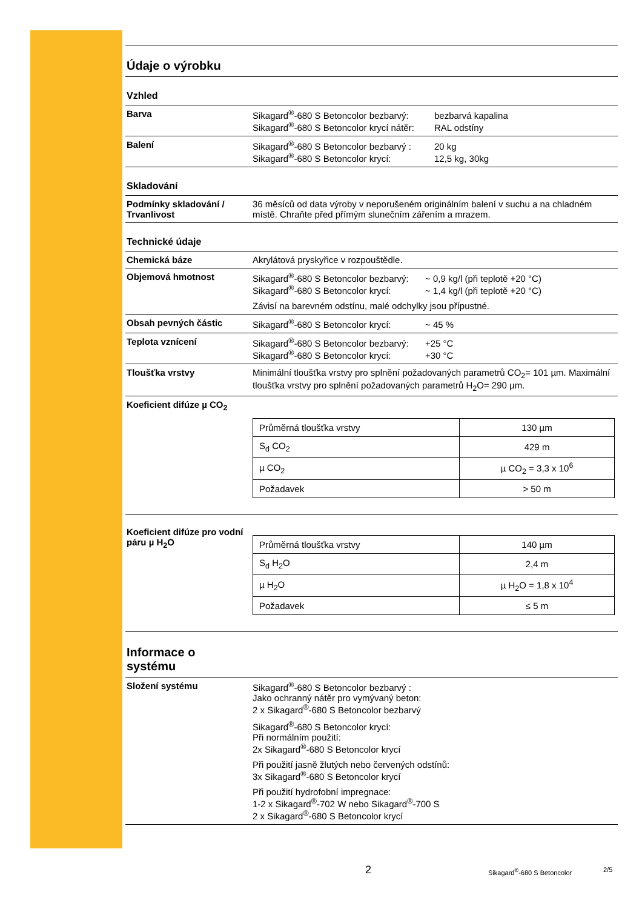Údaje o výrobku
Vzhled
Barva Sikagard<sup>®</sup>-680 S Betoncolor bezbarvý: bezbarvá kapalina
Sikagard<sup>®</sup>-680 S Betoncolor krycí nátěr: RAL odstíny
Balení Sikagard<sup>®</sup>-680 S Betoncolor bezbarvý : 20 kg
Sikagard<sup>®</sup>-680 S Betoncolor krycí: 12,5 kg, 30kg
Skladování
Podmínky skladování / Trvanlivost
36 měsíců od data výroby v neporušeném originálním balení v suchu a na chladném místě. Chraňte před přímým slunečním zářením a mrazem.
Technické údaje
Chemická báze Akrylátová pryskyřice v rozpouštědle.
Objemová hmotnost Sikagard<sup>®</sup>-680 S Betoncolor bezbarvý: ~ 0,9 kg/l (při teplotě +20 °C)
Sikagard<sup>®</sup>-680 S Betoncolor krycí: ~ 1,4 kg/l (při teplotě +20 °C)
Závisí na barevném odstínu, malé odchylky jsou přípustné.
Obsah pevných částic Sikagard<sup>®</sup>-680 S Betoncolor krycí: ~ 45 %
Teplota vznícení Sikagard<sup>®</sup>-680 S Betoncolor bezbarvý: +25 °C
Sikagard<sup>®</sup>-680 S Betoncolor krycí: +30 °C
Tloušťka vrstvy Minimální tloušťka vrstvy pro splnění požadovaných parametrů CO<sub>2</sub>= 101 µm. Maximální tloušťka vrstvy pro splnění požadovaných parametrů H<sub>2</sub>O= 290 µm.
Koeficient difúze µ CO<sub>2</sub>
| Průměrná tloušťka vrstvy | 130 µm |
| S<sub>d</sub> CO<sub>2</sub> | 429 m |
| µ CO<sub>2</sub> | µ CO<sub>2</sub> = 3,3 x 10<sup>6</sup> |
| Požadavek | > 50 m |
Koeficient difúze pro vodní páru µ H<sub>2</sub>O
| Průměrná tloušťka vrstvy | 140 µm |
| S<sub>d</sub> H<sub>2</sub>O | 2,4 m |
| µ H<sub>2</sub>O | µ H<sub>2</sub>O = 1,8 x 10<sup>4</sup> |
| Požadavek | ≤ 5 m |
Informace o
systému
Složení systému Sikagard<sup>®</sup>-680 S Betoncolor bezbarvý :
Jako ochranný nátěr pro vymývaný beton:
2 x Sikagard<sup>®</sup>-680 S Betoncolor bezbarvý
Sikagard<sup>®</sup>-680 S Betoncolor krycí:
Při normálním použití:
2x Sikagard<sup>®</sup>-680 S Betoncolor krycí
Při použití jasně žlutých nebo červených odstínů:
3x Sikagard<sup>®</sup>-680 S Betoncolor krycí
Při použití hydrofobní impregnace:
1-2 x Sikagard<sup>®</sup>-702 W nebo Sikagard<sup>®</sup>-700 S
2 x Sikagard<sup>®</sup>-680 S Betoncolor krycí
2 Sikagard<sup>®</sup>-680 S Betoncolor 2/5